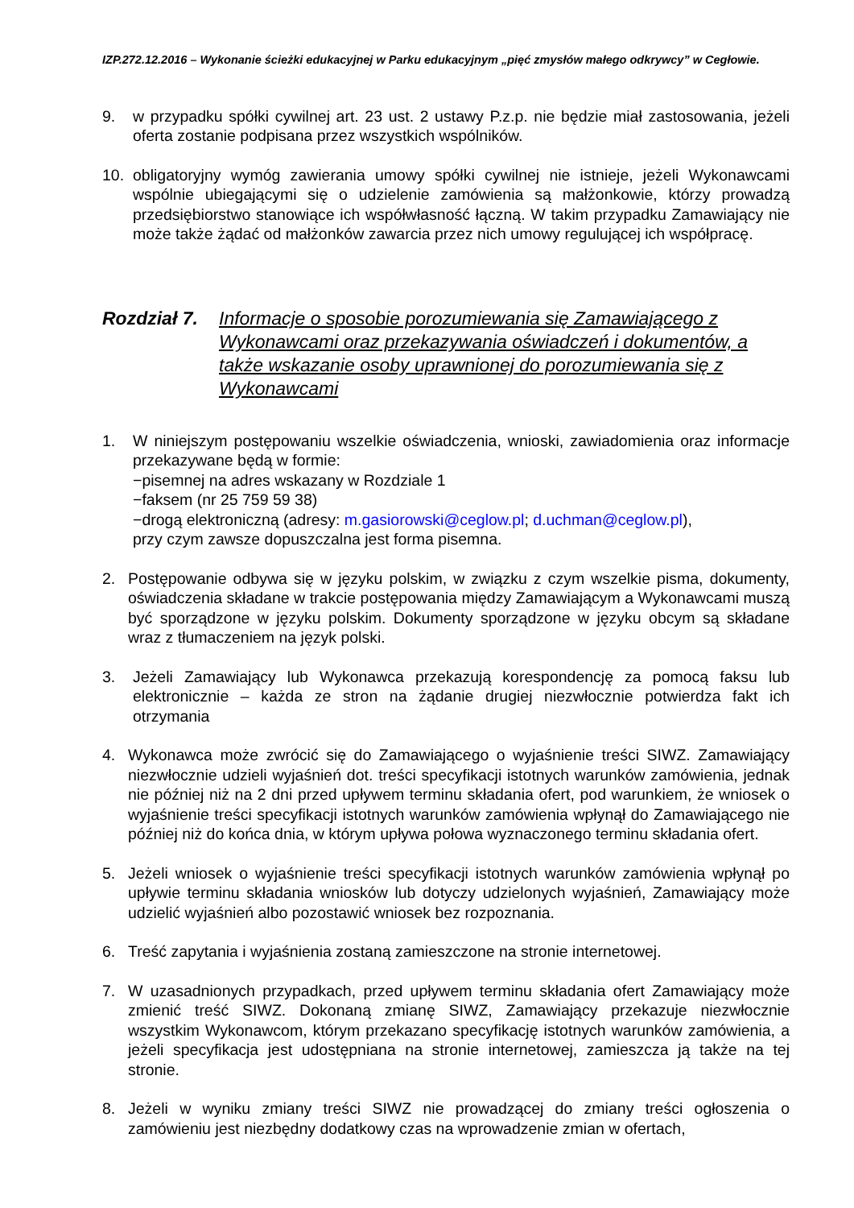IZP.272.12.2016 – Wykonanie ścieżki edukacyjnej w Parku edukacyjnym „pięć zmysłów małego odkrywcy” w Cegłowie.
9. w przypadku spółki cywilnej art. 23 ust. 2 ustawy P.z.p. nie będzie miał zastosowania, jeżeli oferta zostanie podpisana przez wszystkich wspólników.
10. obligatoryjny wymóg zawierania umowy spółki cywilnej nie istnieje, jeżeli Wykonawcami wspólnie ubiegającymi się o udzielenie zamówienia są małżonkowie, którzy prowadzą przedsiębiorstwo stanowiące ich współwłasność łączną. W takim przypadku Zamawiający nie może także żądać od małżonków zawarcia przez nich umowy regulującej ich współpracę.
Rozdział 7. Informacje o sposobie porozumiewania się Zamawiającego z Wykonawcami oraz przekazywania oświadczeń i dokumentów, a także wskazanie osoby uprawnionej do porozumiewania się z Wykonawcami
1. W niniejszym postępowaniu wszelkie oświadczenia, wnioski, zawiadomienia oraz informacje przekazywane będą w formie:
−pisemnej na adres wskazany w Rozdziale 1
−faksem (nr 25 759 59 38)
−drogą elektroniczną (adresy: m.gasiorowski@ceglow.pl; d.uchman@ceglow.pl),
przy czym zawsze dopuszczalna jest forma pisemna.
2. Postępowanie odbywa się w języku polskim, w związku z czym wszelkie pisma, dokumenty, oświadczenia składane w trakcie postępowania między Zamawiającym a Wykonawcami muszą być sporządzone w języku polskim. Dokumenty sporządzone w języku obcym są składane wraz z tłumaczeniem na język polski.
3. Jeżeli Zamawiający lub Wykonawca przekazują korespondencję za pomocą faksu lub elektronicznie – każda ze stron na żądanie drugiej niezwłocznie potwierdza fakt ich otrzymania
4. Wykonawca może zwrócić się do Zamawiającego o wyjaśnienie treści SIWZ. Zamawiający niezwłocznie udzieli wyjaśnień dot. treści specyfikacji istotnych warunków zamówienia, jednak nie później niż na 2 dni przed upływem terminu składania ofert, pod warunkiem, że wniosek o wyjaśnienie treści specyfikacji istotnych warunków zamówienia wpłynął do Zamawiającego nie później niż do końca dnia, w którym upływa połowa wyznaczonego terminu składania ofert.
5. Jeżeli wniosek o wyjaśnienie treści specyfikacji istotnych warunków zamówienia wpłynął po upływie terminu składania wniosków lub dotyczy udzielonych wyjaśnień, Zamawiający może udzielić wyjaśnień albo pozostawić wniosek bez rozpoznania.
6. Treść zapytania i wyjaśnienia zostaną zamieszczone na stronie internetowej.
7. W uzasadnionych przypadkach, przed upływem terminu składania ofert Zamawiający może zmienić treść SIWZ. Dokonaną zmianę SIWZ, Zamawiający przekazuje niezwłocznie wszystkim Wykonawcom, którym przekazano specyfikację istotnych warunków zamówienia, a jeżeli specyfikacja jest udostępniana na stronie internetowej, zamieszcza ją także na tej stronie.
8. Jeżeli w wyniku zmiany treści SIWZ nie prowadzącej do zmiany treści ogłoszenia o zamówieniu jest niezbędny dodatkowy czas na wprowadzenie zmian w ofertach,